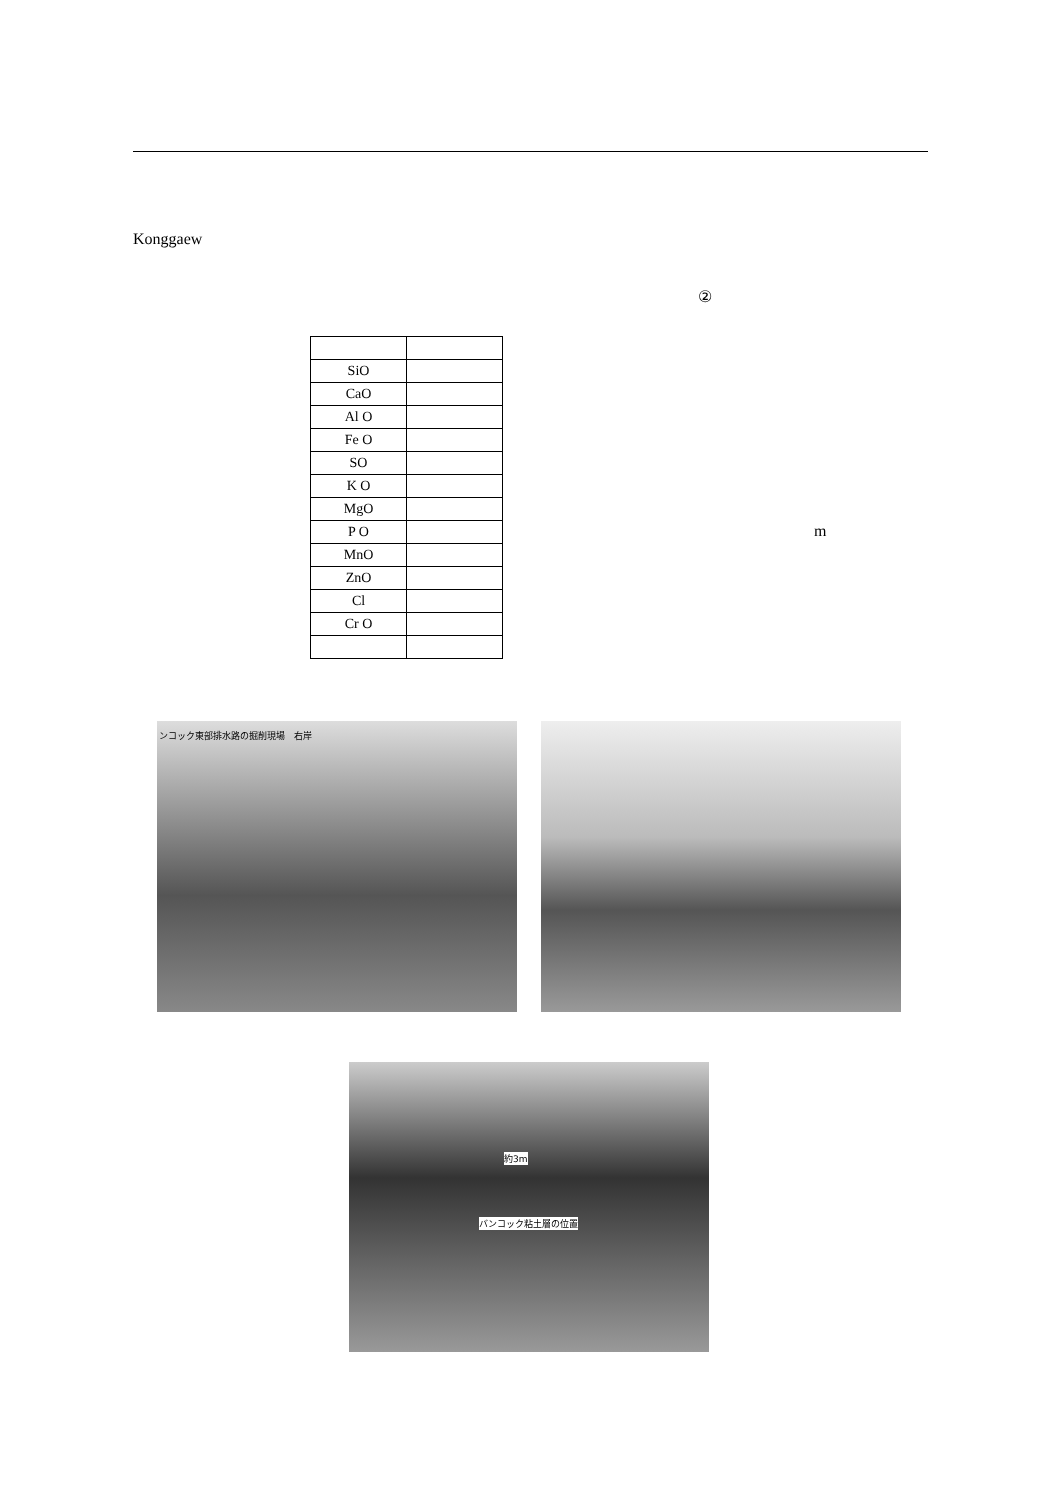Konggaew
②
| SiO | |
| CaO | |
| Al O | |
| Fe O | |
| SO | |
| K O | |
| MgO | |
| P O | |
| MnO | |
| ZnO | |
| Cl | |
| Cr O | |
m
ンコック東部排水路の掘削現場　右岸
約3m
バンコック粘土層の位置